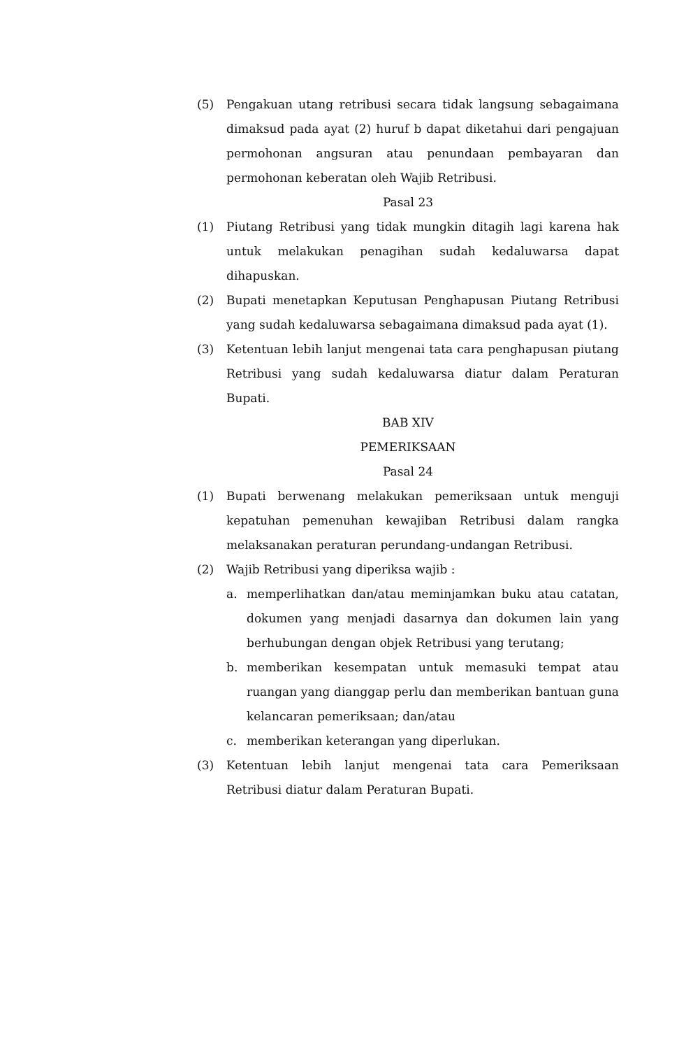(5) Pengakuan utang retribusi secara tidak langsung sebagaimana dimaksud pada ayat (2) huruf b dapat diketahui dari pengajuan permohonan angsuran atau penundaan pembayaran dan permohonan keberatan oleh Wajib Retribusi.
Pasal 23
(1) Piutang Retribusi yang tidak mungkin ditagih lagi karena hak untuk melakukan penagihan sudah kedaluwarsa dapat dihapuskan.
(2) Bupati menetapkan Keputusan Penghapusan Piutang Retribusi yang sudah kedaluwarsa sebagaimana dimaksud pada ayat (1).
(3) Ketentuan lebih lanjut mengenai tata cara penghapusan piutang Retribusi yang sudah kedaluwarsa diatur dalam Peraturan Bupati.
BAB XIV
PEMERIKSAAN
Pasal 24
(1) Bupati berwenang melakukan pemeriksaan untuk menguji kepatuhan pemenuhan kewajiban Retribusi dalam rangka melaksanakan peraturan perundang-undangan Retribusi.
(2) Wajib Retribusi yang diperiksa wajib :
a. memperlihatkan dan/atau meminjamkan buku atau catatan, dokumen yang menjadi dasarnya dan dokumen lain yang berhubungan dengan objek Retribusi yang terutang;
b. memberikan kesempatan untuk memasuki tempat atau ruangan yang dianggap perlu dan memberikan bantuan guna kelancaran pemeriksaan; dan/atau
c. memberikan keterangan yang diperlukan.
(3) Ketentuan lebih lanjut mengenai tata cara Pemeriksaan Retribusi diatur dalam Peraturan Bupati.